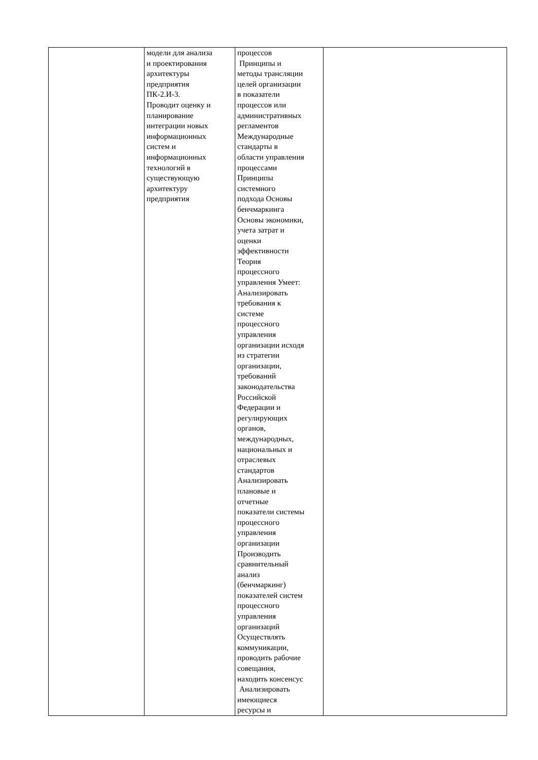| | модели для анализа и проектирования архитектуры предприятия ПК-2.И-3. Проводит оценку и планирование интеграции новых информационных систем и информационных технологий в существующую архитектуру предприятия | процессов Принципы и методы трансляции целей организации в показатели процессов или административных регламентов Международные стандарты в области управления процессами Принципы системного подхода Основы бенчмаркинга Основы экономики, учета затрат и оценки эффективности Теория процессного управления Умеет: Анализировать требования к системе процессного управления организации исходя из стратегии организации, требований законодательства Российской Федерации и регулирующих органов, международных, национальных и отраслевых стандартов Анализировать плановые и отчетные показатели системы процессного управления организации Производить сравнительный анализ (бенчмаркинг) показателей систем процессного управления организаций Осуществлять коммуникации, проводить рабочие совещания, находить консенсус Анализировать имеющиеся ресурсы и | |